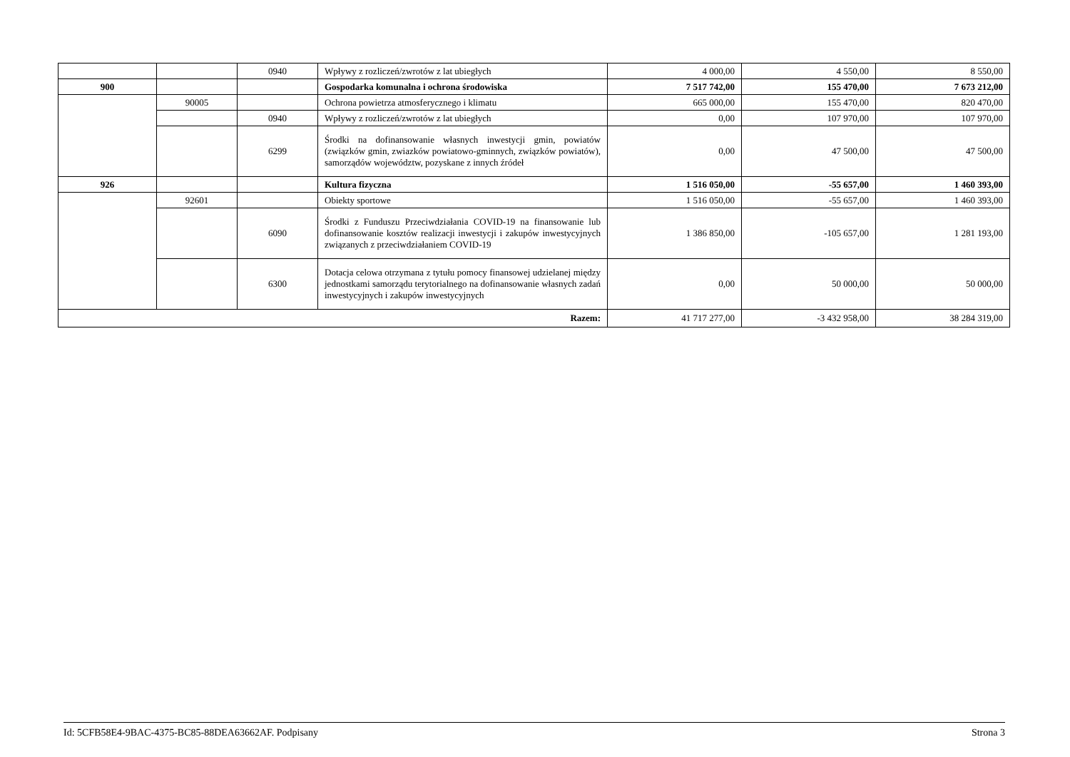| | | 0940 | Wpływy z rozliczeń/zwrotów z lat ubiegłych | 4 000,00 | 4 550,00 | 8 550,00 |
| 900 | | | Gospodarka komunalna i ochrona środowiska | 7 517 742,00 | 155 470,00 | 7 673 212,00 |
| | 90005 | | Ochrona powietrza atmosferycznego i klimatu | 665 000,00 | 155 470,00 | 820 470,00 |
| | | 0940 | Wpływy z rozliczeń/zwrotów z lat ubiegłych | 0,00 | 107 970,00 | 107 970,00 |
| | | 6299 | Środki na dofinansowanie własnych inwestycji gmin, powiatów (związków gmin, zwiazków powiatowo-gminnych, związków powiatów), samorządów województw, pozyskane z innych źródeł | 0,00 | 47 500,00 | 47 500,00 |
| 926 | | | Kultura fizyczna | 1 516 050,00 | -55 657,00 | 1 460 393,00 |
| | 92601 | | Obiekty sportowe | 1 516 050,00 | -55 657,00 | 1 460 393,00 |
| | | 6090 | Środki z Funduszu Przeciwdziałania COVID-19 na finansowanie lub dofinansowanie kosztów realizacji inwestycji i zakupów inwestycyjnych związanych z przeciwdziałaniem COVID-19 | 1 386 850,00 | -105 657,00 | 1 281 193,00 |
| | | 6300 | Dotacja celowa otrzymana z tytułu pomocy finansowej udzielanej między jednostkami samorządu terytorialnego na dofinansowanie własnych zadań inwestycyjnych i zakupów inwestycyjnych | 0,00 | 50 000,00 | 50 000,00 |
| Razem: | | | | 41 717 277,00 | -3 432 958,00 | 38 284 319,00 |
Id: 5CFB58E4-9BAC-4375-BC85-88DEA63662AF. Podpisany Strona 3